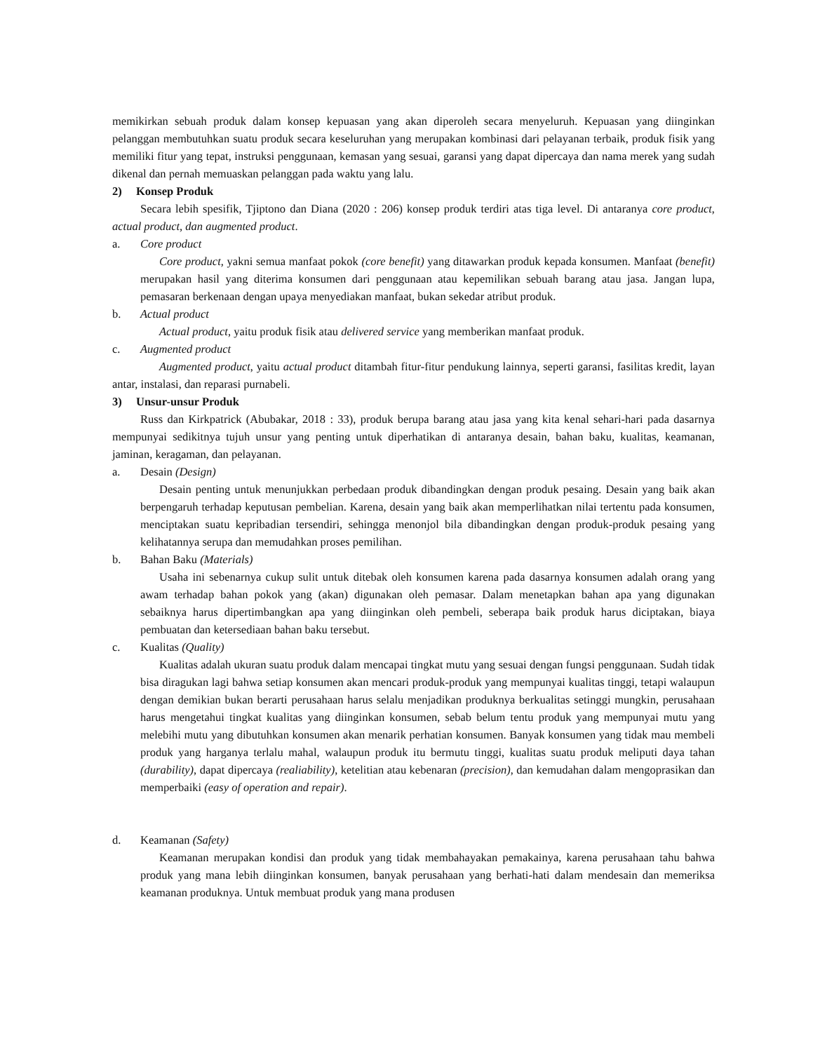memikirkan sebuah produk dalam konsep kepuasan yang akan diperoleh secara menyeluruh. Kepuasan yang diinginkan pelanggan membutuhkan suatu produk secara keseluruhan yang merupakan kombinasi dari pelayanan terbaik, produk fisik yang memiliki fitur yang tepat, instruksi penggunaan, kemasan yang sesuai, garansi yang dapat dipercaya dan nama merek yang sudah dikenal dan pernah memuaskan pelanggan pada waktu yang lalu.
2) Konsep Produk
Secara lebih spesifik, Tjiptono dan Diana (2020 : 206) konsep produk terdiri atas tiga level. Di antaranya core product, actual product, dan augmented product.
a. Core product
Core product, yakni semua manfaat pokok (core benefit) yang ditawarkan produk kepada konsumen. Manfaat (benefit) merupakan hasil yang diterima konsumen dari penggunaan atau kepemilikan sebuah barang atau jasa. Jangan lupa, pemasaran berkenaan dengan upaya menyediakan manfaat, bukan sekedar atribut produk.
b. Actual product
Actual product, yaitu produk fisik atau delivered service yang memberikan manfaat produk.
c. Augmented product
Augmented product, yaitu actual product ditambah fitur-fitur pendukung lainnya, seperti garansi, fasilitas kredit, layan antar, instalasi, dan reparasi purnabeli.
3) Unsur-unsur Produk
Russ dan Kirkpatrick (Abubakar, 2018 : 33), produk berupa barang atau jasa yang kita kenal sehari-hari pada dasarnya mempunyai sedikitnya tujuh unsur yang penting untuk diperhatikan di antaranya desain, bahan baku, kualitas, keamanan, jaminan, keragaman, dan pelayanan.
a. Desain (Design)
Desain penting untuk menunjukkan perbedaan produk dibandingkan dengan produk pesaing. Desain yang baik akan berpengaruh terhadap keputusan pembelian. Karena, desain yang baik akan memperlihatkan nilai tertentu pada konsumen, menciptakan suatu kepribadian tersendiri, sehingga menonjol bila dibandingkan dengan produk-produk pesaing yang kelihatannya serupa dan memudahkan proses pemilihan.
b. Bahan Baku (Materials)
Usaha ini sebenarnya cukup sulit untuk ditebak oleh konsumen karena pada dasarnya konsumen adalah orang yang awam terhadap bahan pokok yang (akan) digunakan oleh pemasar. Dalam menetapkan bahan apa yang digunakan sebaiknya harus dipertimbangkan apa yang diinginkan oleh pembeli, seberapa baik produk harus diciptakan, biaya pembuatan dan ketersediaan bahan baku tersebut.
c. Kualitas (Quality)
Kualitas adalah ukuran suatu produk dalam mencapai tingkat mutu yang sesuai dengan fungsi penggunaan. Sudah tidak bisa diragukan lagi bahwa setiap konsumen akan mencari produk-produk yang mempunyai kualitas tinggi, tetapi walaupun dengan demikian bukan berarti perusahaan harus selalu menjadikan produknya berkualitas setinggi mungkin, perusahaan harus mengetahui tingkat kualitas yang diinginkan konsumen, sebab belum tentu produk yang mempunyai mutu yang melebihi mutu yang dibutuhkan konsumen akan menarik perhatian konsumen. Banyak konsumen yang tidak mau membeli produk yang harganya terlalu mahal, walaupun produk itu bermutu tinggi, kualitas suatu produk meliputi daya tahan (durability), dapat dipercaya (realiability), ketelitian atau kebenaran (precision), dan kemudahan dalam mengoprasikan dan memperbaiki (easy of operation and repair).
d. Keamanan (Safety)
Keamanan merupakan kondisi dan produk yang tidak membahayakan pemakainya, karena perusahaan tahu bahwa produk yang mana lebih diinginkan konsumen, banyak perusahaan yang berhati-hati dalam mendesain dan memeriksa keamanan produknya. Untuk membuat produk yang mana produsen